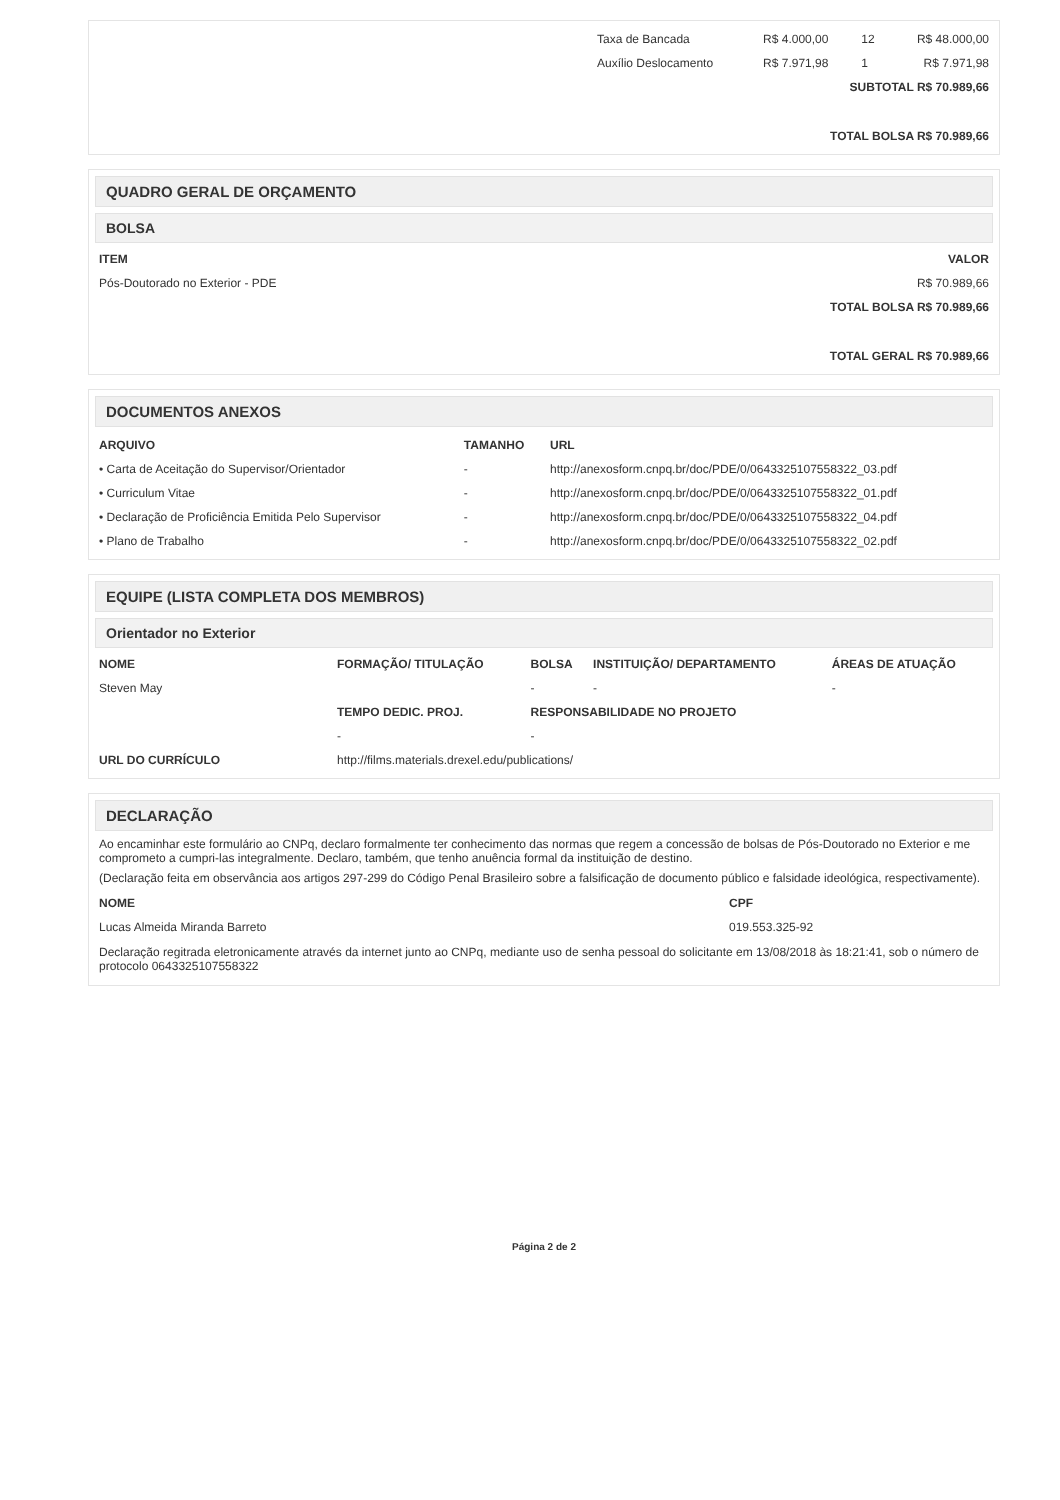| | Taxa de Bancada | R$ 4.000,00 | 12 | R$ 48.000,00 |
| | Auxílio Deslocamento | R$ 7.971,98 | 1 | R$ 7.971,98 |
| SUBTOTAL R$ 70.989,66 | | | | |
| TOTAL BOLSA R$ 70.989,66 | | | | |
QUADRO GERAL DE ORÇAMENTO
BOLSA
| ITEM | VALOR |
| --- | --- |
| Pós-Doutorado no Exterior - PDE | R$ 70.989,66 |
| TOTAL BOLSA R$ 70.989,66 | |
| TOTAL GERAL R$ 70.989,66 | |
DOCUMENTOS ANEXOS
| ARQUIVO | TAMANHO | URL |
| --- | --- | --- |
| • Carta de Aceitação do Supervisor/Orientador | - | http://anexosform.cnpq.br/doc/PDE/0/0643325107558322_03.pdf |
| • Curriculum Vitae | - | http://anexosform.cnpq.br/doc/PDE/0/0643325107558322_01.pdf |
| • Declaração de Proficiência Emitida Pelo Supervisor | - | http://anexosform.cnpq.br/doc/PDE/0/0643325107558322_04.pdf |
| • Plano de Trabalho | - | http://anexosform.cnpq.br/doc/PDE/0/0643325107558322_02.pdf |
EQUIPE (LISTA COMPLETA DOS MEMBROS)
Orientador no Exterior
| NOME | FORMAÇÃO/ TITULAÇÃO | BOLSA | INSTITUIÇÃO/ DEPARTAMENTO | ÁREAS DE ATUAÇÃO |
| --- | --- | --- | --- | --- |
| Steven May | | - | - | - |
| | TEMPO DEDIC. PROJ. | RESPONSABILIDADE NO PROJETO | | |
| | - | - | | |
| URL DO CURRÍCULO | http://films.materials.drexel.edu/publications/ | | | |
DECLARAÇÃO
Ao encaminhar este formulário ao CNPq, declaro formalmente ter conhecimento das normas que regem a concessão de bolsas de Pós-Doutorado no Exterior e me comprometo a cumpri-las integralmente. Declaro, também, que tenho anuência formal da instituição de destino.
(Declaração feita em observância aos artigos 297-299 do Código Penal Brasileiro sobre a falsificação de documento público e falsidade ideológica, respectivamente).
| NOME | CPF |
| --- | --- |
| Lucas Almeida Miranda Barreto | 019.553.325-92 |
Declaração regitrada eletronicamente através da internet junto ao CNPq, mediante uso de senha pessoal do solicitante em 13/08/2018 às 18:21:41, sob o número de protocolo 0643325107558322
Página 2 de 2